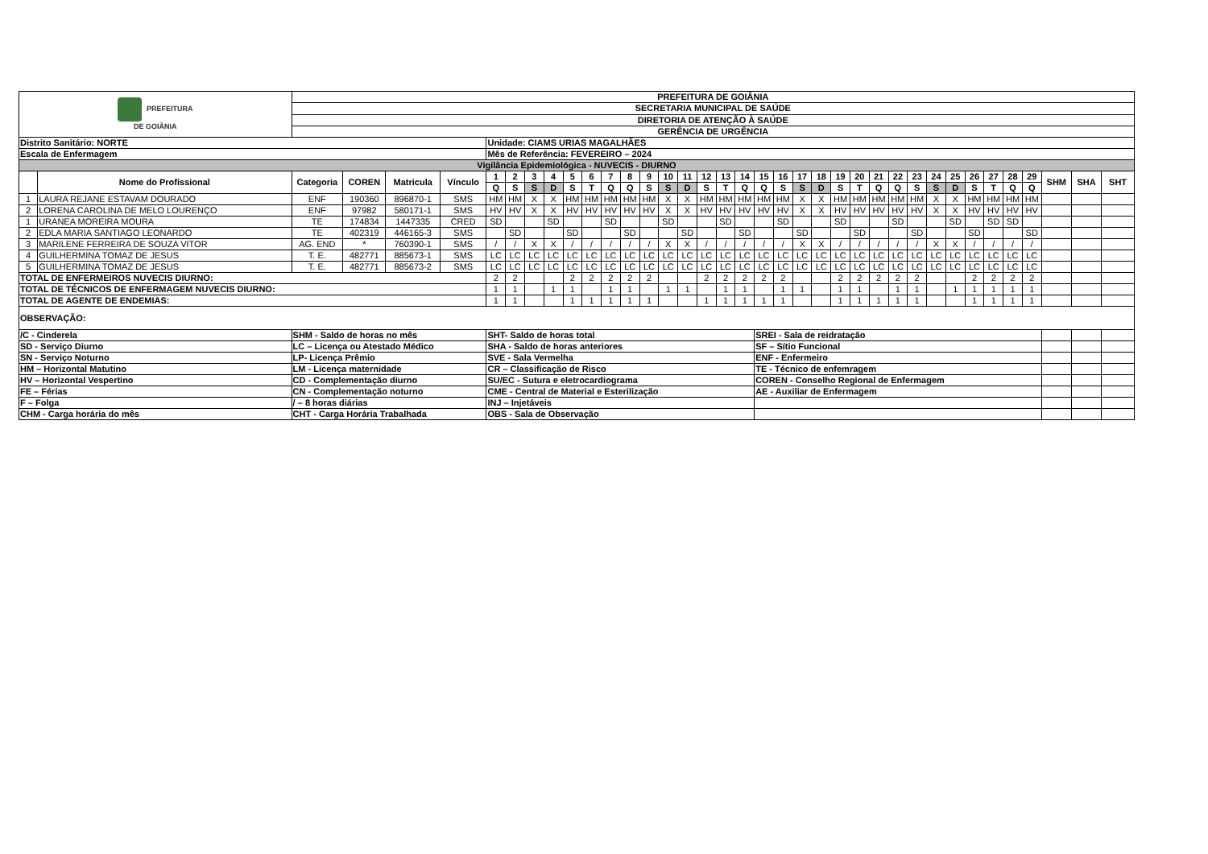| PREFEITURA DE GOIÂNIA | | PREFEITURA DE GOIÂNIA | | | | | | | | | | | | | | | | | | | | | | | | | | | | | | | | | | | |
| | | SECRETARIA MUNICIPAL DE SAÚDE | | | | | | | | | | | | | | | | | | | | | | | | | | | | | | | | | | | |
| | | DIRETORIA DE ATENÇÃO À SAÚDE | | | | | | | | | | | | | | | | | | | | | | | | | | | | | | | | | | | |
| | | GERÊNCIA DE URGÊNCIA | | | | | | | | | | | | | | | | | | | | | | | | | | | | | | | | | | | |
| Distrito Sanitário: NORTE | | | | | | Unidade: CIAMS URIAS MAGALHÃES | | | | | | | | | | | | | | | | | | | | | | | | | | | | | | | |
| Escala de Enfermagem | | | | | | Mês de Referência: FEVEREIRO – 2024 | | | | | | | | | | | | | | | | | | | | | | | | | | | | | | | |
| Vigilância Epidemiológica - NUVECIS - DIURNO | | | | | | | | | | | | | | | | | | | | | | | | | | | | | | | | | | | | | |
| | Nome do Profissional | Categoria | COREN | Matricula | Vínculo | 1 | 2 | 3 | 4 | 5 | 6 | 7 | 8 | 9 | 10 | 11 | 12 | 13 | 14 | 15 | 16 | 17 | 18 | 19 | 20 | 21 | 22 | 23 | 24 | 25 | 26 | 27 | 28 | 29 | SHM | SHA | SHT |
| | | | | | | Q | S | S | D | S | T | Q | Q | S | S | D | S | T | Q | Q | S | S | D | S | T | Q | Q | S | S | D | S | T | Q | Q | | | |
| 1 | LAURA REJANE ESTAVAM DOURADO | ENF | 190360 | 896870-1 | SMS | HM | HM | X | X | HM | HM | HM | HM | HM | X | X | HM | HM | HM | HM | HM | X | X | HM | HM | HM | HM | HM | X | X | HM | HM | HM | HM | | | |
| 2 | LORENA CAROLINA DE MELO LOURENÇO | ENF | 97982 | 580171-1 | SMS | HV | HV | X | X | HV | HV | HV | HV | HV | X | X | HV | HV | HV | HV | HV | X | X | HV | HV | HV | HV | HV | X | X | HV | HV | HV | HV | | | |
| 1 | URANEA MOREIRA MOURA | TE | 174834 | 1447335 | CRED | SD | | | SD | | | SD | | | SD | | | SD | | | SD | | | SD | | | SD | | | SD | | SD | SD | | | | |
| 2 | EDLA MARIA SANTIAGO LEONARDO | TE | 402319 | 446165-3 | SMS | | SD | | | SD | | | SD | | | SD | | | SD | | | SD | | | SD | | | SD | | | SD | | | SD | | | |
| 3 | MARILENE FERREIRA DE SOUZA VITOR | AG. END | * | 760390-1 | SMS | / | / | X | X | / | / | / | / | / | X | X | / | / | / | / | / | X | X | / | / | / | / | / | X | X | / | / | / | / | | | |
| 4 | GUILHERMINA TOMAZ DE JESUS | T. E. | 482771 | 885673-1 | SMS | LC | LC | LC | LC | LC | LC | LC | LC | LC | LC | LC | LC | LC | LC | LC | LC | LC | LC | LC | LC | LC | LC | LC | LC | LC | LC | LC | LC | LC | | | |
| 5 | GUILHERMINA TOMAZ DE JESUS | T. E. | 482771 | 885673-2 | SMS | LC | LC | LC | LC | LC | LC | LC | LC | LC | LC | LC | LC | LC | LC | LC | LC | LC | LC | LC | LC | LC | LC | LC | LC | LC | LC | LC | LC | LC | | | |
| TOTAL DE ENFERMEIROS NUVECIS DIURNO: | | | | | | 2 | 2 | | | 2 | 2 | 2 | 2 | 2 | | | 2 | 2 | 2 | 2 | 2 | | | 2 | 2 | 2 | 2 | 2 | | | 2 | 2 | 2 | 2 | | | |
| TOTAL DE TÉCNICOS DE ENFERMAGEM NUVECIS DIURNO: | | | | | | 1 | 1 | | 1 | 1 | | 1 | 1 | | 1 | 1 | | 1 | 1 | | 1 | 1 | | 1 | 1 | | 1 | 1 | | 1 | 1 | 1 | 1 | 1 | | | |
| TOTAL DE AGENTE DE ENDEMIAS: | | | | | | 1 | 1 | | | 1 | 1 | 1 | 1 | 1 | | | 1 | 1 | 1 | 1 | 1 | | | 1 | 1 | 1 | 1 | 1 | | | 1 | 1 | 1 | 1 | | | |
| OBSERVAÇÃO: | | | | | | | | | | | | | | | | | | | | | | | | | | | | | | | | | | | | | |
| /C - Cinderela | | SHM - Saldo de horas no mês | | | | SHT- Saldo de horas total | | | | | | | | | | | | | | SREI - Sala de reidratação | | | | | | | | | | | | | | | | | |
| SD - Serviço Diurno | | LC – Licença ou Atestado Médico | | | | SHA - Saldo de horas anteriores | | | | | | | | | | | | | | SF – Sítio Funcional | | | | | | | | | | | | | | | | | |
| SN - Serviço Noturno | | LP- Licença Prêmio | | | | SVE - Sala Vermelha | | | | | | | | | | | | | | ENF - Enfermeiro | | | | | | | | | | | | | | | | | |
| HM – Horizontal Matutino | | LM - Licença maternidade | | | | CR – Classificação de Risco | | | | | | | | | | | | | | TE - Técnico de enfemragem | | | | | | | | | | | | | | | | | |
| HV – Horizontal Vespertino | | CD - Complementação diurno | | | | SU/EC - Sutura e eletrocardiograma | | | | | | | | | | | | | | COREN - Conselho Regional de Enfermagem | | | | | | | | | | | | | | | | | |
| FE – Férias | | CN - Complementação noturno | | | | CME - Central de Material e Esterilização | | | | | | | | | | | | | | AE - Auxiliar de Enfermagem | | | | | | | | | | | | | | | | | |
| F – Folga | | / – 8 horas diárias | | | | INJ – Injetáveis | | | | | | | | | | | | | | | | | | | | | | | | | | | | | | | |
| CHM - Carga horária do mês | | CHT - Carga Horária Trabalhada | | | | OBS - Sala de Observação | | | | | | | | | | | | | | | | | | | | | | | | | | | | | | | |